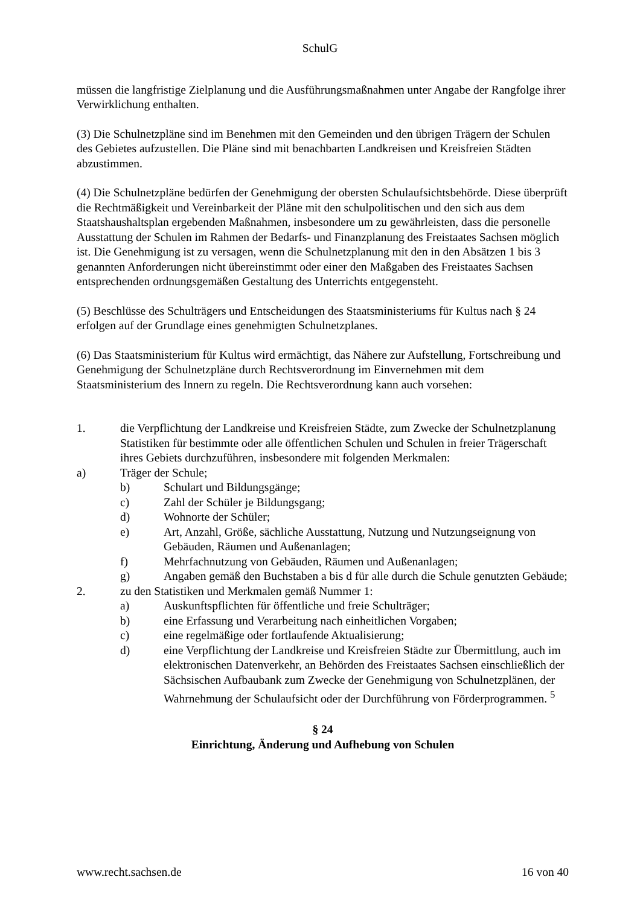SchulG
müssen die langfristige Zielplanung und die Ausführungsmaßnahmen unter Angabe der Rangfolge ihrer Verwirklichung enthalten.
(3) Die Schulnetzpläne sind im Benehmen mit den Gemeinden und den übrigen Trägern der Schulen des Gebietes aufzustellen. Die Pläne sind mit benachbarten Landkreisen und Kreisfreien Städten abzustimmen.
(4) Die Schulnetzpläne bedürfen der Genehmigung der obersten Schulaufsichtsbehörde. Diese überprüft die Rechtmäßigkeit und Vereinbarkeit der Pläne mit den schulpolitischen und den sich aus dem Staatshaushaltsplan ergebenden Maßnahmen, insbesondere um zu gewährleisten, dass die personelle Ausstattung der Schulen im Rahmen der Bedarfs- und Finanzplanung des Freistaates Sachsen möglich ist. Die Genehmigung ist zu versagen, wenn die Schulnetzplanung mit den in den Absätzen 1 bis 3 genannten Anforderungen nicht übereinstimmt oder einer den Maßgaben des Freistaates Sachsen entsprechenden ordnungsgemäßen Gestaltung des Unterrichts entgegensteht.
(5) Beschlüsse des Schulträgers und Entscheidungen des Staatsministeriums für Kultus nach § 24 erfolgen auf der Grundlage eines genehmigten Schulnetzplanes.
(6) Das Staatsministerium für Kultus wird ermächtigt, das Nähere zur Aufstellung, Fortschreibung und Genehmigung der Schulnetzpläne durch Rechtsverordnung im Einvernehmen mit dem Staatsministerium des Innern zu regeln. Die Rechtsverordnung kann auch vorsehen:
1. die Verpflichtung der Landkreise und Kreisfreien Städte, zum Zwecke der Schulnetzplanung Statistiken für bestimmte oder alle öffentlichen Schulen und Schulen in freier Trägerschaft ihres Gebiets durchzuführen, insbesondere mit folgenden Merkmalen:
a) Träger der Schule;
b) Schulart und Bildungsgänge;
c) Zahl der Schüler je Bildungsgang;
d) Wohnorte der Schüler;
e) Art, Anzahl, Größe, sächliche Ausstattung, Nutzung und Nutzungseignung von Gebäuden, Räumen und Außenanlagen;
f) Mehrfachnutzung von Gebäuden, Räumen und Außenanlagen;
g) Angaben gemäß den Buchstaben a bis d für alle durch die Schule genutzten Gebäude;
2. zu den Statistiken und Merkmalen gemäß Nummer 1:
a) Auskunftspflichten für öffentliche und freie Schulträger;
b) eine Erfassung und Verarbeitung nach einheitlichen Vorgaben;
c) eine regelmäßige oder fortlaufende Aktualisierung;
d) eine Verpflichtung der Landkreise und Kreisfreien Städte zur Übermittlung, auch im elektronischen Datenverkehr, an Behörden des Freistaates Sachsen einschließlich der Sächsischen Aufbaubank zum Zwecke der Genehmigung von Schulnetzplänen, der Wahrnehmung der Schulaufsicht oder der Durchführung von Förderprogrammen. <sup>5</sup>
§ 24
Einrichtung, Änderung und Aufhebung von Schulen
www.recht.sachsen.de 16 von 40